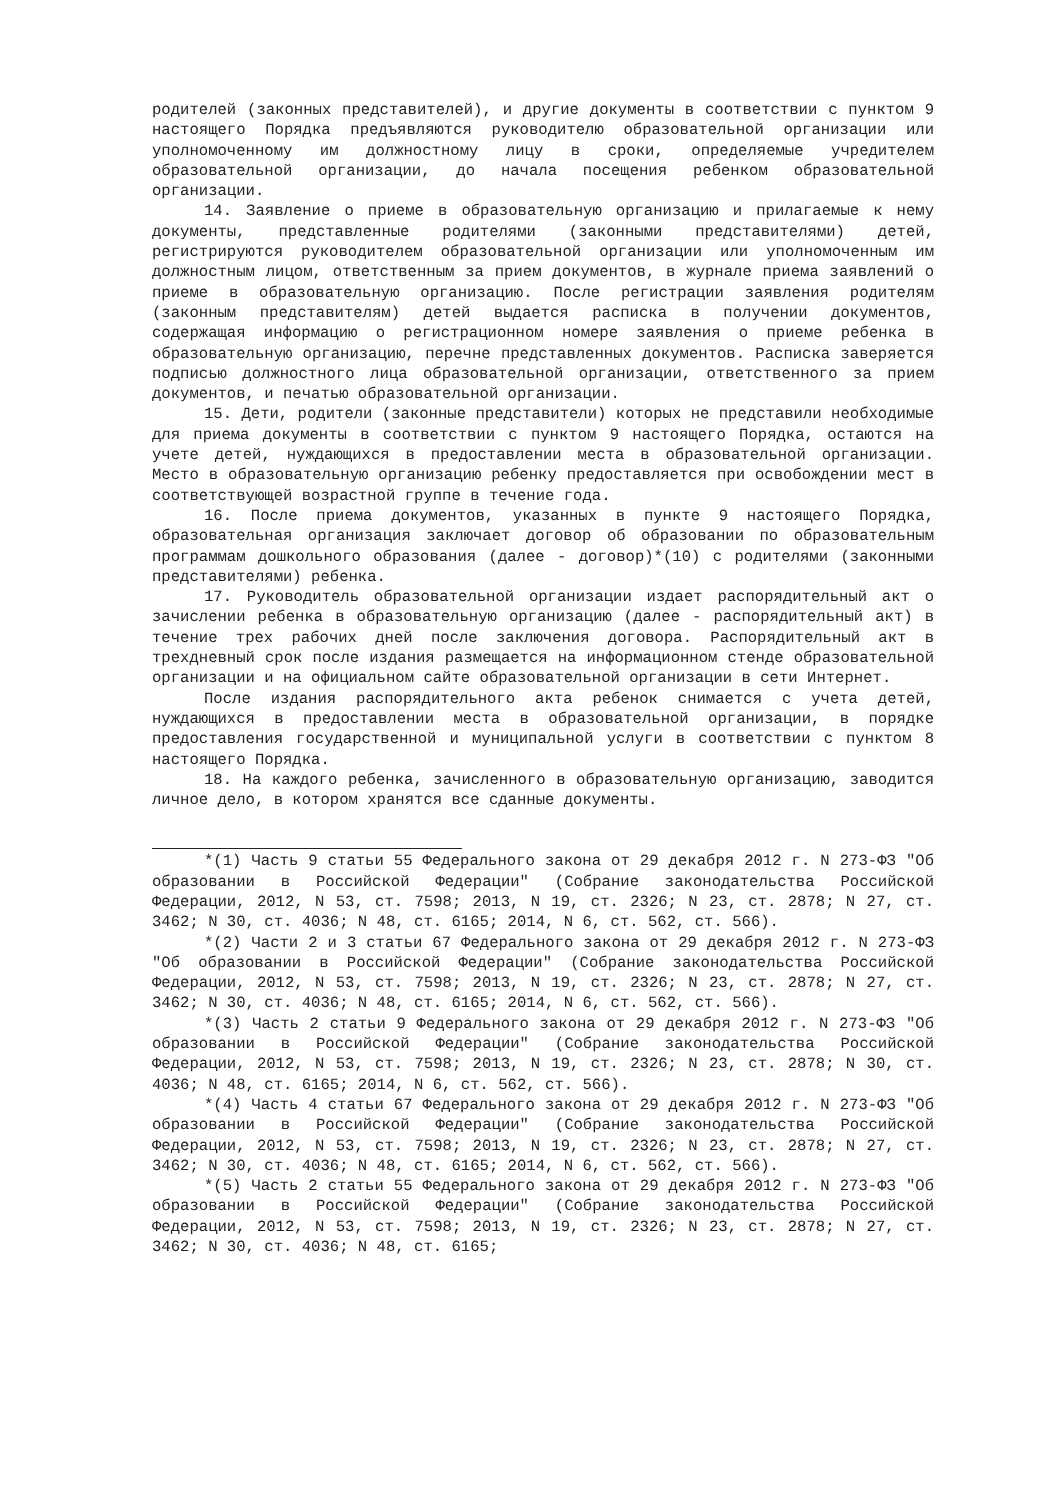родителей (законных представителей), и другие документы в соответствии с пунктом 9 настоящего Порядка предъявляются руководителю образовательной организации или уполномоченному им должностному лицу в сроки, определяемые учредителем образовательной организации, до начала посещения ребенком образовательной организации.
14. Заявление о приеме в образовательную организацию и прилагаемые к нему документы, представленные родителями (законными представителями) детей, регистрируются руководителем образовательной организации или уполномоченным им должностным лицом, ответственным за прием документов, в журнале приема заявлений о приеме в образовательную организацию. После регистрации заявления родителям (законным представителям) детей выдается расписка в получении документов, содержащая информацию о регистрационном номере заявления о приеме ребенка в образовательную организацию, перечне представленных документов. Расписка заверяется подписью должностного лица образовательной организации, ответственного за прием документов, и печатью образовательной организации.
15. Дети, родители (законные представители) которых не представили необходимые для приема документы в соответствии с пунктом 9 настоящего Порядка, остаются на учете детей, нуждающихся в предоставлении места в образовательной организации. Место в образовательную организацию ребенку предоставляется при освобождении мест в соответствующей возрастной группе в течение года.
16. После приема документов, указанных в пункте 9 настоящего Порядка, образовательная организация заключает договор об образовании по образовательным программам дошкольного образования (далее - договор)*(10) с родителями (законными представителями) ребенка.
17. Руководитель образовательной организации издает распорядительный акт о зачислении ребенка в образовательную организацию (далее - распорядительный акт) в течение трех рабочих дней после заключения договора. Распорядительный акт в трехдневный срок после издания размещается на информационном стенде образовательной организации и на официальном сайте образовательной организации в сети Интернет.
После издания распорядительного акта ребенок снимается с учета детей, нуждающихся в предоставлении места в образовательной организации, в порядке предоставления государственной и муниципальной услуги в соответствии с пунктом 8 настоящего Порядка.
18. На каждого ребенка, зачисленного в образовательную организацию, заводится личное дело, в котором хранятся все сданные документы.
*(1) Часть 9 статьи 55 Федерального закона от 29 декабря 2012 г. N 273-ФЗ "Об образовании в Российской Федерации" (Собрание законодательства Российской Федерации, 2012, N 53, ст. 7598; 2013, N 19, ст. 2326; N 23, ст. 2878; N 27, ст. 3462; N 30, ст. 4036; N 48, ст. 6165; 2014, N 6, ст. 562, ст. 566).
*(2) Части 2 и 3 статьи 67 Федерального закона от 29 декабря 2012 г. N 273-ФЗ "Об образовании в Российской Федерации" (Собрание законодательства Российской Федерации, 2012, N 53, ст. 7598; 2013, N 19, ст. 2326; N 23, ст. 2878; N 27, ст. 3462; N 30, ст. 4036; N 48, ст. 6165; 2014, N 6, ст. 562, ст. 566).
*(3) Часть 2 статьи 9 Федерального закона от 29 декабря 2012 г. N 273-ФЗ "Об образовании в Российской Федерации" (Собрание законодательства Российской Федерации, 2012, N 53, ст. 7598; 2013, N 19, ст. 2326; N 23, ст. 2878; N 30, ст. 4036; N 48, ст. 6165; 2014, N 6, ст. 562, ст. 566).
*(4) Часть 4 статьи 67 Федерального закона от 29 декабря 2012 г. N 273-ФЗ "Об образовании в Российской Федерации" (Собрание законодательства Российской Федерации, 2012, N 53, ст. 7598; 2013, N 19, ст. 2326; N 23, ст. 2878; N 27, ст. 3462; N 30, ст. 4036; N 48, ст. 6165; 2014, N 6, ст. 562, ст. 566).
*(5) Часть 2 статьи 55 Федерального закона от 29 декабря 2012 г. N 273-ФЗ "Об образовании в Российской Федерации" (Собрание законодательства Российской Федерации, 2012, N 53, ст. 7598; 2013, N 19, ст. 2326; N 23, ст. 2878; N 27, ст. 3462; N 30, ст. 4036; N 48, ст. 6165;